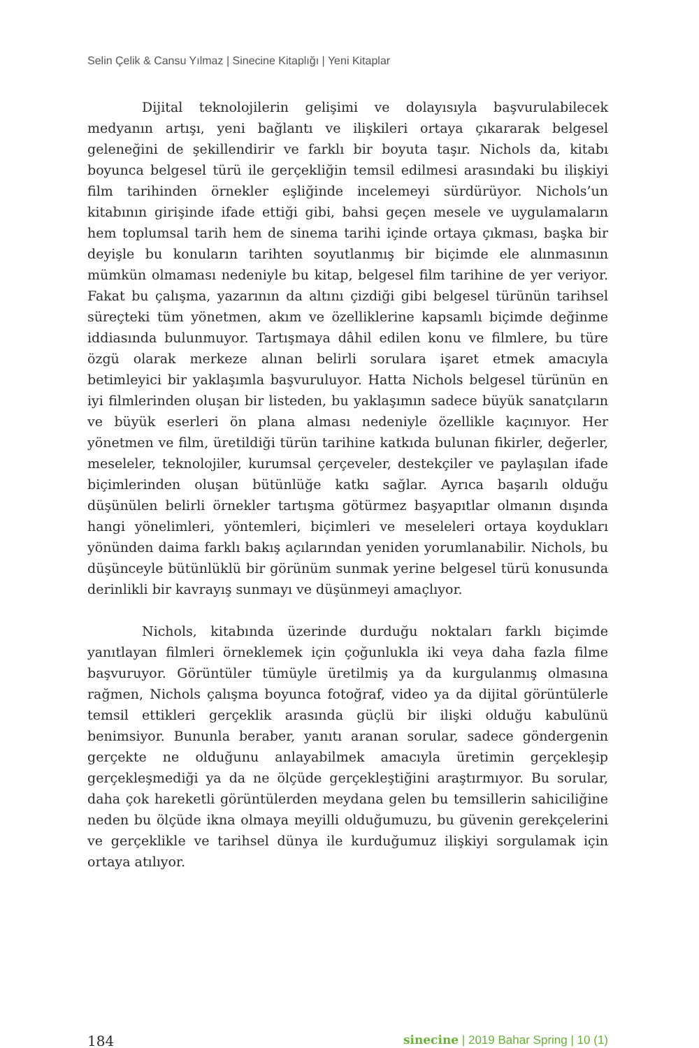Selin Çelik & Cansu Yılmaz | Sinecine Kitaplığı | Yeni Kitaplar
Dijital teknolojilerin gelişimi ve dolayısıyla başvurulabilecek medyanın artışı, yeni bağlantı ve ilişkileri ortaya çıkararak belgesel geleneğini de şekillendirir ve farklı bir boyuta taşır. Nichols da, kitabı boyunca belgesel türü ile gerçekliğin temsil edilmesi arasındaki bu ilişkiyi film tarihinden örnekler eşliğinde incelemeyi sürdürüyor. Nichols’un kitabının girişinde ifade ettiği gibi, bahsi geçen mesele ve uygulamaların hem toplumsal tarih hem de sinema tarihi içinde ortaya çıkması, başka bir deyişle bu konuların tarihten soyutlanmış bir biçimde ele alınmasının mümkün olmaması nedeniyle bu kitap, belgesel film tarihine de yer veriyor. Fakat bu çalışma, yazarının da altını çizdiği gibi belgesel türünün tarihsel süreçteki tüm yönetmen, akım ve özelliklerine kapsamlı biçimde değinme iddiasında bulunmuyor. Tartışmaya dâhil edilen konu ve filmlere, bu türe özgü olarak merkeze alınan belirli sorulara işaret etmek amacıyla betimleyici bir yaklaşımla başvuruluyor. Hatta Nichols belgesel türünün en iyi filmlerinden oluşan bir listeden, bu yaklaşımın sadece büyük sanatçıların ve büyük eserleri ön plana alması nedeniyle özellikle kaçınıyor. Her yönetmen ve film, üretildiği türün tarihine katkıda bulunan fikirler, değerler, meseleler, teknolojiler, kurumsal çerçeveler, destekçiler ve paylaşılan ifade biçimlerinden oluşan bütünlüğe katkı sağlar. Ayrıca başarılı olduğu düşünülen belirli örnekler tartışma götürmez başyapıtlar olmanın dışında hangi yönelimleri, yöntemleri, biçimleri ve meseleleri ortaya koydukları yönünden daima farklı bakış açılarından yeniden yorumlanabilir. Nichols, bu düşünceyle bütünlüklü bir görünüm sunmak yerine belgesel türü konusunda derinlikli bir kavrayış sunmayı ve düşünmeyi amaçlıyor.
Nichols, kitabında üzerinde durduğu noktaları farklı biçimde yanıtlayan filmleri örneklemek için çoğunlukla iki veya daha fazla filme başvuruyor. Görüntüler tümüyle üretilmiş ya da kurgulanmış olmasına rağmen, Nichols çalışma boyunca fotoğraf, video ya da dijital görüntülerle temsil ettikleri gerçeklik arasında güçlü bir ilişki olduğu kabulünü benimsiyor. Bununla beraber, yanıtı aranan sorular, sadece göndergenin gerçekte ne olduğunu anlayabilmek amacıyla üretimin gerçekleşip gerçekleşmediği ya da ne ölçüde gerçekleştiğini araştırmıyor. Bu sorular, daha çok hareketli görüntülerden meydana gelen bu temsillerin sahiciliğine neden bu ölçüde ikna olmaya meyilli olduğumuzu, bu güvenin gerekçelerini ve gerçeklikle ve tarihsel dünya ile kurduğumuz ilişkiyi sorgulamak için ortaya atılıyor.
184 sinecine | 2019 Bahar Spring | 10 (1)